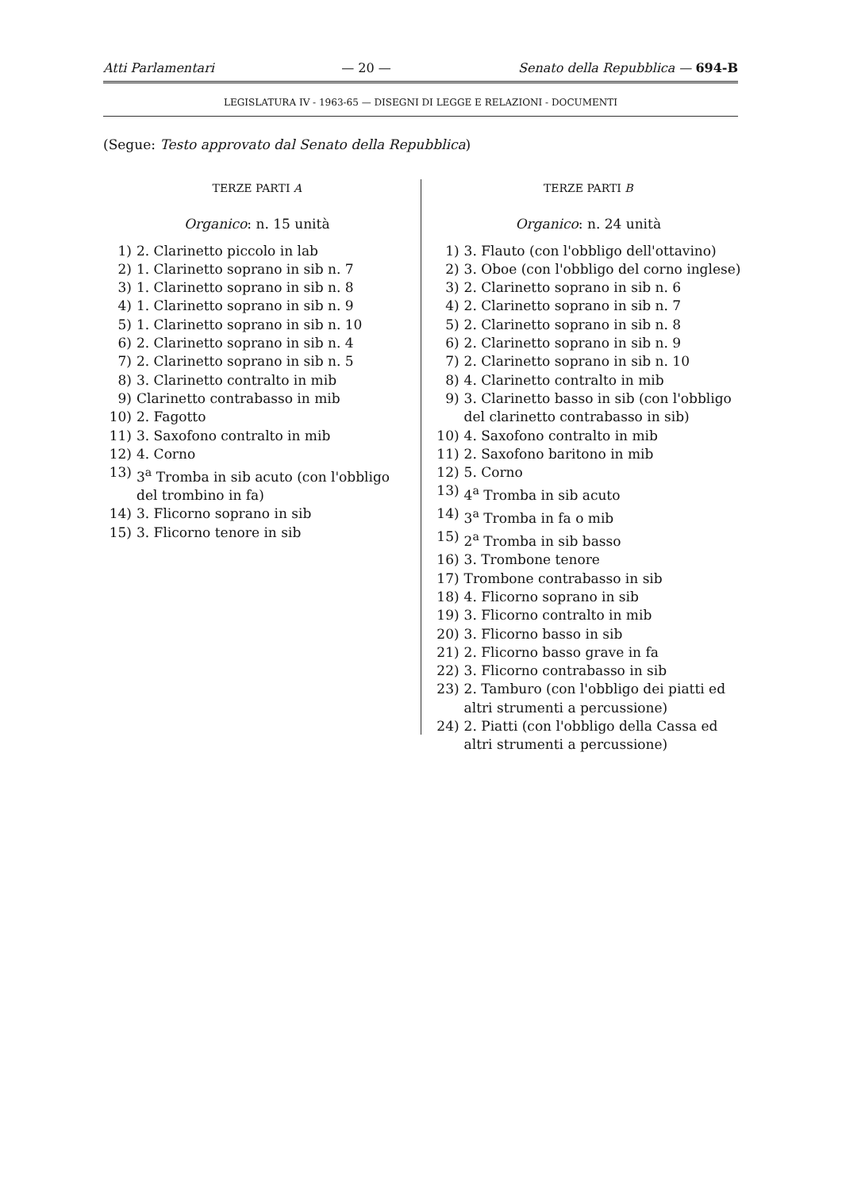Atti Parlamentari — 20 — Senato della Repubblica — 694-B
LEGISLATURA IV - 1963-65 — DISEGNI DI LEGGE E RELAZIONI - DOCUMENTI
(Segue: Testo approvato dal Senato della Repubblica)
TERZE PARTI A
Organico: n. 15 unità
1) 2. Clarinetto piccolo in lab
2) 1. Clarinetto soprano in sib n. 7
3) 1. Clarinetto soprano in sib n. 8
4) 1. Clarinetto soprano in sib n. 9
5) 1. Clarinetto soprano in sib n. 10
6) 2. Clarinetto soprano in sib n. 4
7) 2. Clarinetto soprano in sib n. 5
8) 3. Clarinetto contralto in mib
9) Clarinetto contrabasso in mib
10) 2. Fagotto
11) 3. Saxofono contralto in mib
12) 4. Corno
13) 3<sup>a</sup> Tromba in sib acuto (con l'obbligo del trombino in fa)
14) 3. Flicorno soprano in sib
15) 3. Flicorno tenore in sib
TERZE PARTI B
Organico: n. 24 unità
1) 3. Flauto (con l'obbligo dell'ottavino)
2) 3. Oboe (con l'obbligo del corno inglese)
3) 2. Clarinetto soprano in sib n. 6
4) 2. Clarinetto soprano in sib n. 7
5) 2. Clarinetto soprano in sib n. 8
6) 2. Clarinetto soprano in sib n. 9
7) 2. Clarinetto soprano in sib n. 10
8) 4. Clarinetto contralto in mib
9) 3. Clarinetto basso in sib (con l'obbligo del clarinetto contrabasso in sib)
10) 4. Saxofono contralto in mib
11) 2. Saxofono baritono in mib
12) 5. Corno
13) 4<sup>a</sup> Tromba in sib acuto
14) 3<sup>a</sup> Tromba in fa o mib
15) 2<sup>a</sup> Tromba in sib basso
16) 3. Trombone tenore
17) Trombone contrabasso in sib
18) 4. Flicorno soprano in sib
19) 3. Flicorno contralto in mib
20) 3. Flicorno basso in sib
21) 2. Flicorno basso grave in fa
22) 3. Flicorno contrabasso in sib
23) 2. Tamburo (con l'obbligo dei piatti ed altri strumenti a percussione)
24) 2. Piatti (con l'obbligo della Cassa ed altri strumenti a percussione)